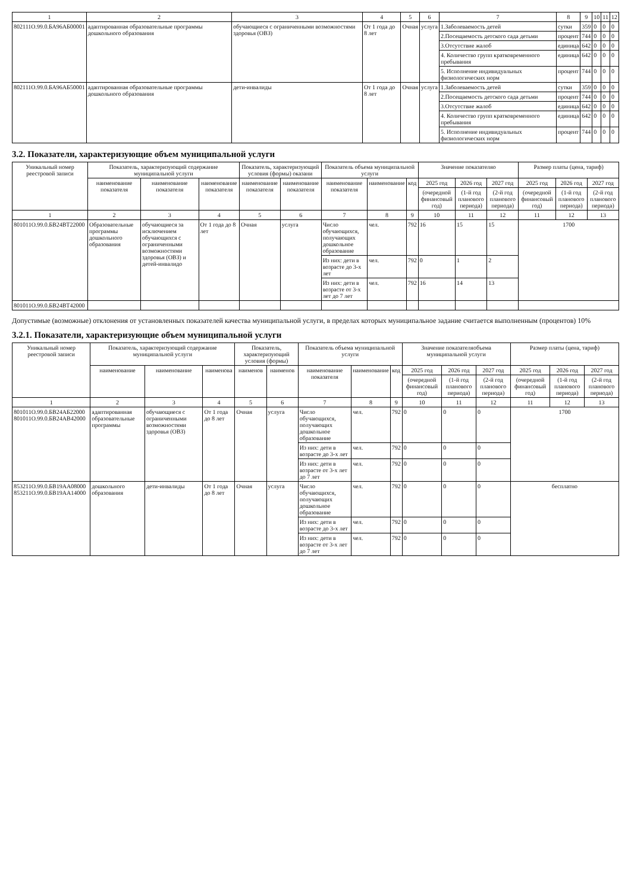| 1 | 2 | 3 | 4 | 5 | 6 | 7 | 8 | 9 | 10 | 11 | 12 |
| --- | --- | --- | --- | --- | --- | --- | --- | --- | --- | --- | --- |
| 802111О.99.0.БА96АБ00001 | адаптированная образовательные программы дошкольного образования | обучающиеся с ограниченными возможностями здоровья (ОВЗ) | От 1 года до 8 лет | Очная | услуга | 1.Заболеваемость детей | сутки | 359 | 0 | 0 | 0 |
| | | | | | | 2.Посещаемость детского сада детьми | процент | 744 | 0 | 0 | 0 |
| | | | | | | 3.Отсутствие жалоб | единица | 642 | 0 | 0 | 0 |
| | | | | | | 4. Количество групп кратковременного пребывания | единица | 642 | 0 | 0 | 0 |
| | | | | | | 5. Исполнение индивидуальных физиологических норм | процент | 744 | 0 | 0 | 0 |
| 802111О.99.0.БА96АБ50001 | адаптированная образовательные программы дошкольного образования | дети-инвалиды | От 1 года до 8 лет | Очная | услуга | 1.Заболеваемость детей | сутки | 359 | 0 | 0 | 0 |
| | | | | | | 2.Посещаемость детского сада детьми | процент | 744 | 0 | 0 | 0 |
| | | | | | | 3.Отсутствие жалоб | единица | 642 | 0 | 0 | 0 |
| | | | | | | 4. Количество групп кратковременного пребывания | единица | 642 | 0 | 0 | 0 |
| | | | | | | 5. Исполнение индивидуальных физиологических норм | процент | 744 | 0 | 0 | 0 |
3.2. Показатели, характеризующие объем муниципальной услуги
| Уникальный номер реестровой записи | Показатель, характеризующий содержание муниципальной услуги | | | Показатель, характеризующий условия (формы) оказани | | Показатель объема муниципальной услуги | | | Значение показателяо | | | Размер платы (цена, тариф) | | |
| --- | --- | --- | --- | --- | --- | --- | --- | --- | --- | --- | --- | --- | --- | --- |
| | наименование показателя | наименование показателя | наименование показателя | наименование показателя | наименование показателя | наименование показателя | наименование | код | 2025 год | 2026 год | 2027 год | 2025 год | 2026 год | 2027 год |
| | | | | | | | | | (очередной финансовый год) | (1-й год планового периода) | (2-й год планового периода) | (очередной финансовый год) | (1-й год планового периода) | (2-й год планового периода) |
| 1 | 2 | 3 | 4 | 5 | 6 | 7 | 8 | 9 | 10 | 11 | 12 | 11 | 12 | 13 |
| 801011О.99.0.БВ24ВТ22000 | Образовательные программы дошкольного образования | обучающиеся за исключением обучающихся с ограниченными возможностями здоровья (ОВЗ) и детей-инвалидо | От 1 года до 8 лет | Очная | услуга | Число обучающихся, получающих дошкольное образование | чел. | 792 | 16 | 15 | 15 | 1700 | | |
| | | | | | | Из них: дети в возрасте до 3-х лет | чел. | 792 | 0 | 1 | 2 | | | |
| | | | | | | Из них: дети в возрасте от 3-х лет до 7 лет | чел. | 792 | 16 | 14 | 13 | | | |
| 801011О.99.0.БВ24ВТ42000 | | | | | | | | | | | | | | |
Допустимые (возможные) отклонения от установленных показателей качества муниципальной услуги, в пределах которых муниципальное задание считается выполненным (процентов) 10%
3.2.1. Показатели, характеризующие объем муниципальной услуги
| Уникальный номер реестровой записи | Показатель, характеризующий содержание муниципальной услуги | | | Показатель, характеризующий условия (формы) | | Показатель объема муниципальной услуги | | | Значение показателяобъема муниципальной услуги | | | Размер платы (цена, тариф) | | |
| --- | --- | --- | --- | --- | --- | --- | --- | --- | --- | --- | --- | --- | --- | --- |
| | наименование | наименование | наименова | наименов | наименов | наименование показателя | наименование | код | 2025 год | 2026 год | 2027 год | 2025 год | 2026 год | 2027 год |
| | | | | | | | | | (очередной финансовый год) | (1-й год планового периода) | (2-й год планового периода) | (очередной финансовый год) | (1-й год планового периода) | (2-й год планового периода) |
| 1 | 2 | 3 | 4 | 5 | 6 | 7 | 8 | 9 | 10 | 11 | 12 | 11 | 12 | 13 |
| 801011О.99.0.БВ24АБ22000 801011О.99.0.БВ24АВ42000 | адаптированная образовательные программы | обучающиеся с ограниченными возможностями здоровья (ОВЗ) | От 1 года до 8 лет | Очная | услуга | Число обучающихся, получающих дошкольное образование | чел. | 792 | 0 | 0 | 0 | 1700 | | |
| | | | | | | Из них: дети в возрасте до 3-х лет | чел. | 792 | 0 | 0 | 0 | | | |
| | | | | | | Из них: дети в возрасте от 3-х лет до 7 лет | чел. | 792 | 0 | 0 | 0 | | | |
| 853211О.99.0.БВ19АА08000 853211О.99.0.БВ19АА14000 | дошкольного образования | дети-инвалиды | От 1 года до 8 лет | Очная | услуга | Число обучающихся, получающих дошкольное образование | чел. | 792 | 0 | 0 | 0 | бесплатно | | |
| | | | | | | Из них: дети в возрасте до 3-х лет | чел. | 792 | 0 | 0 | 0 | | | |
| | | | | | | Из них: дети в возрасте от 3-х лет до 7 лет | чел. | 792 | 0 | 0 | 0 | | | |